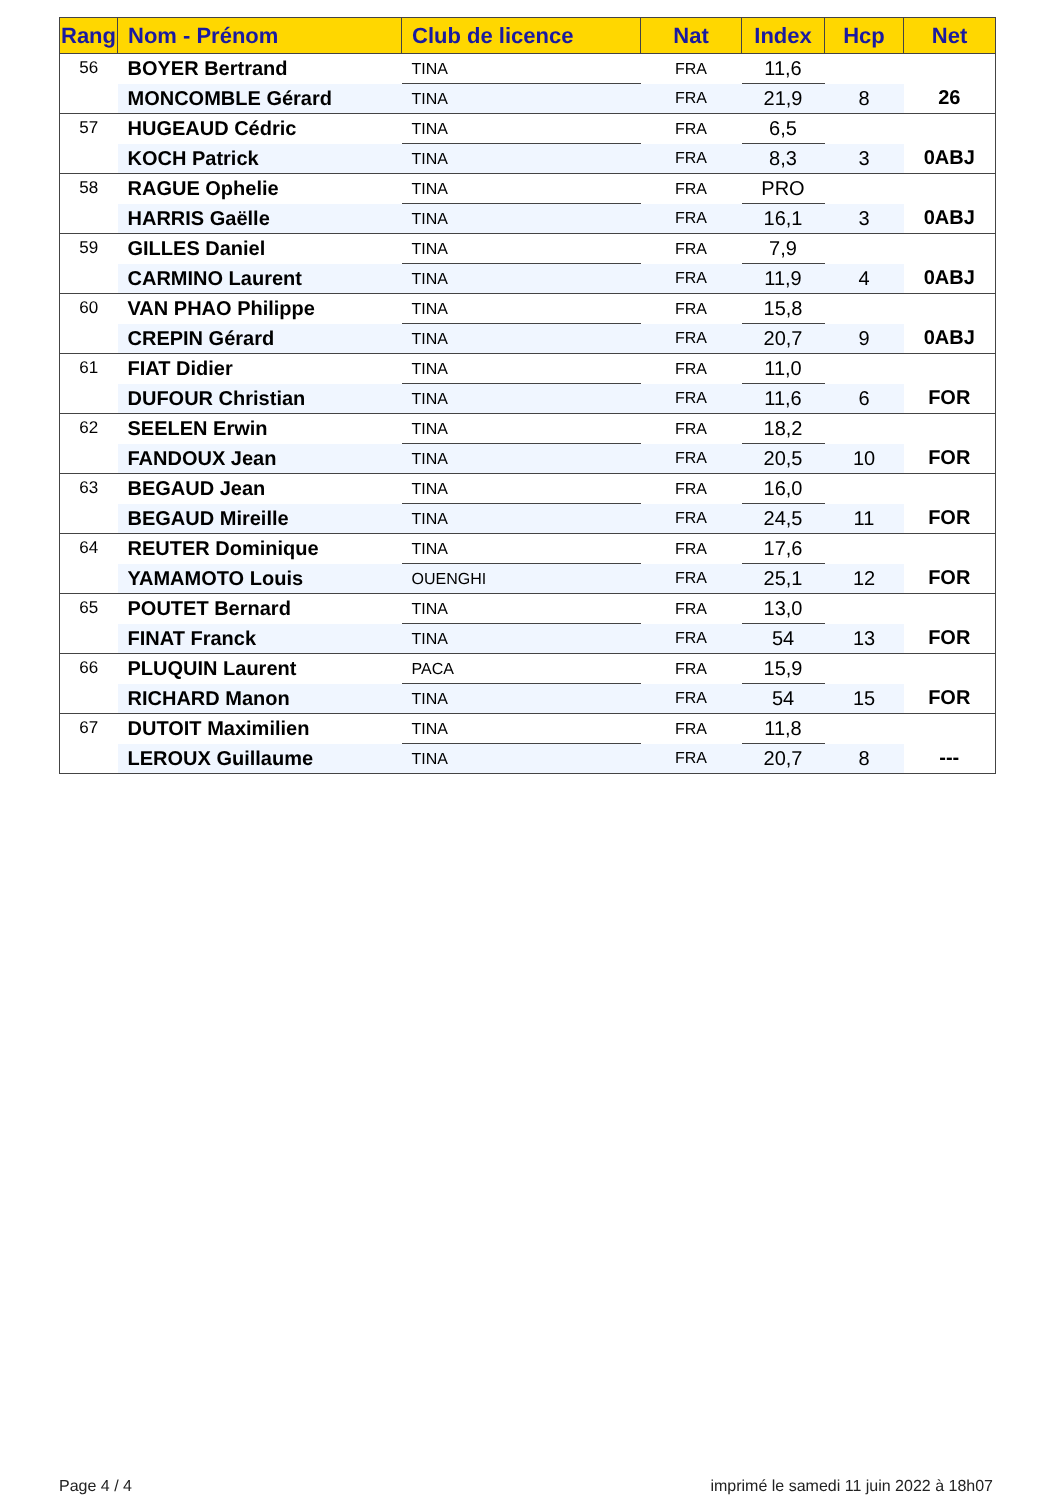| Rang | Nom - Prénom | Club de licence | Nat | Index | Hcp | Net |
| --- | --- | --- | --- | --- | --- | --- |
| 56 | BOYER Bertrand | TINA | FRA | 11,6 | | 26 |
| | MONCOMBLE Gérard | TINA | FRA | 21,9 | 8 | |
| 57 | HUGEAUD Cédric | TINA | FRA | 6,5 | | 0ABJ |
| | KOCH Patrick | TINA | FRA | 8,3 | 3 | |
| 58 | RAGUE Ophelie | TINA | FRA | PRO | | 0ABJ |
| | HARRIS Gaëlle | TINA | FRA | 16,1 | 3 | |
| 59 | GILLES Daniel | TINA | FRA | 7,9 | | 0ABJ |
| | CARMINO Laurent | TINA | FRA | 11,9 | 4 | |
| 60 | VAN PHAO Philippe | TINA | FRA | 15,8 | | 0ABJ |
| | CREPIN Gérard | TINA | FRA | 20,7 | 9 | |
| 61 | FIAT Didier | TINA | FRA | 11,0 | | FOR |
| | DUFOUR Christian | TINA | FRA | 11,6 | 6 | |
| 62 | SEELEN Erwin | TINA | FRA | 18,2 | | FOR |
| | FANDOUX Jean | TINA | FRA | 20,5 | 10 | |
| 63 | BEGAUD Jean | TINA | FRA | 16,0 | | FOR |
| | BEGAUD Mireille | TINA | FRA | 24,5 | 11 | |
| 64 | REUTER Dominique | TINA | FRA | 17,6 | | FOR |
| | YAMAMOTO Louis | OUENGHI | FRA | 25,1 | 12 | |
| 65 | POUTET Bernard | TINA | FRA | 13,0 | | FOR |
| | FINAT Franck | TINA | FRA | 54 | 13 | |
| 66 | PLUQUIN Laurent | PACA | FRA | 15,9 | | FOR |
| | RICHARD Manon | TINA | FRA | 54 | 15 | |
| 67 | DUTOIT Maximilien | TINA | FRA | 11,8 | | --- |
| | LEROUX Guillaume | TINA | FRA | 20,7 | 8 | |
Page 4 / 4
imprimé le samedi 11 juin 2022 à 18h07